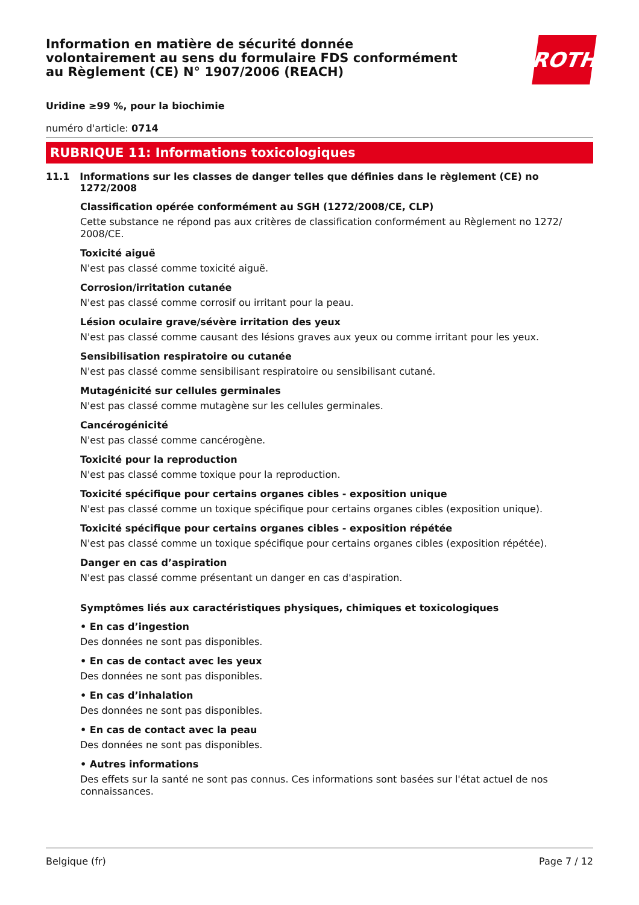Information en matière de sécurité donnée
volontairement au sens du formulaire FDS conformément
au Règlement (CE) N° 1907/2006 (REACH)
ROTH
Uridine ≥99 %, pour la biochimie
numéro d'article: 0714
RUBRIQUE 11: Informations toxicologiques
11.1 Informations sur les classes de danger telles que définies dans le règlement (CE) no 1272/2008
Classification opérée conformément au SGH (1272/2008/CE, CLP)
Cette substance ne répond pas aux critères de classification conformément au Règlement no 1272/
2008/CE.
Toxicité aiguë
N'est pas classé comme toxicité aiguë.
Corrosion/irritation cutanée
N'est pas classé comme corrosif ou irritant pour la peau.
Lésion oculaire grave/sévère irritation des yeux
N'est pas classé comme causant des lésions graves aux yeux ou comme irritant pour les yeux.
Sensibilisation respiratoire ou cutanée
N'est pas classé comme sensibilisant respiratoire ou sensibilisant cutané.
Mutagénicité sur cellules germinales
N'est pas classé comme mutagène sur les cellules germinales.
Cancérogénicité
N'est pas classé comme cancérogène.
Toxicité pour la reproduction
N'est pas classé comme toxique pour la reproduction.
Toxicité spécifique pour certains organes cibles - exposition unique
N'est pas classé comme un toxique spécifique pour certains organes cibles (exposition unique).
Toxicité spécifique pour certains organes cibles - exposition répétée
N'est pas classé comme un toxique spécifique pour certains organes cibles (exposition répétée).
Danger en cas d’aspiration
N'est pas classé comme présentant un danger en cas d'aspiration.
Symptômes liés aux caractéristiques physiques, chimiques et toxicologiques
• En cas d’ingestion
Des données ne sont pas disponibles.
• En cas de contact avec les yeux
Des données ne sont pas disponibles.
• En cas d’inhalation
Des données ne sont pas disponibles.
• En cas de contact avec la peau
Des données ne sont pas disponibles.
• Autres informations
Des effets sur la santé ne sont pas connus. Ces informations sont basées sur l'état actuel de nos connaissances.
Belgique (fr) Page 7 / 12